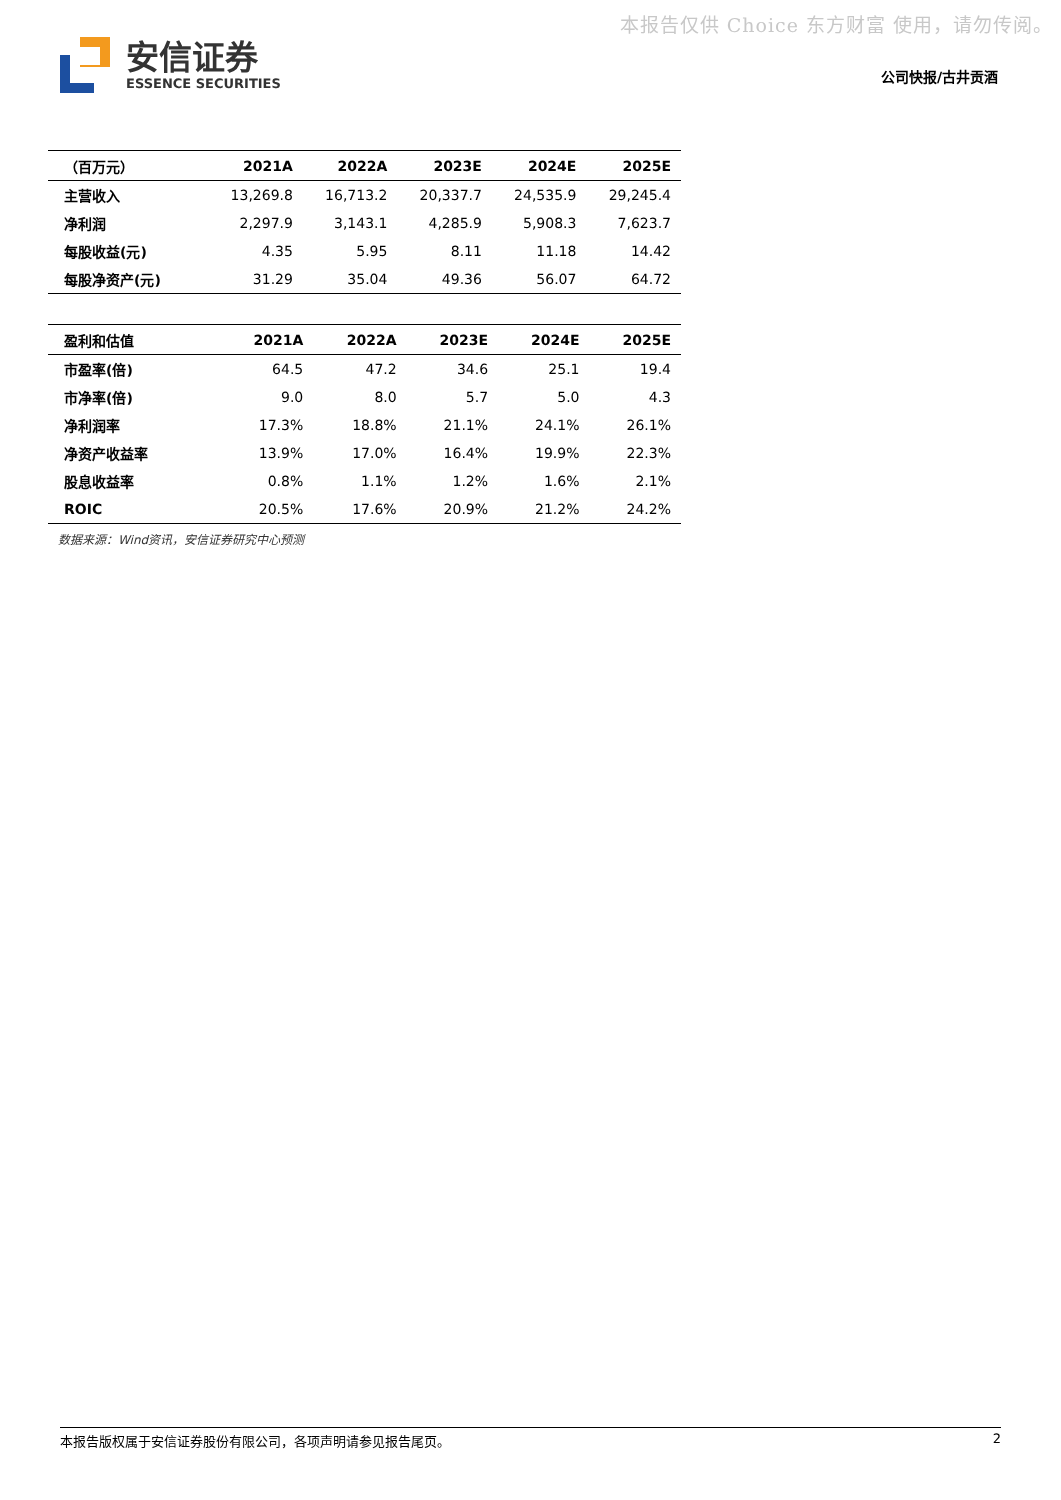本报告仅供 Choice 东方财富 使用，请勿传阅。
安信证券
ESSENCE SECURITIES
公司快报/古井贡酒
| （百万元） | 2021A | 2022A | 2023E | 2024E | 2025E |
| --- | --- | --- | --- | --- | --- |
| 主营收入 | 13,269.8 | 16,713.2 | 20,337.7 | 24,535.9 | 29,245.4 |
| 净利润 | 2,297.9 | 3,143.1 | 4,285.9 | 5,908.3 | 7,623.7 |
| 每股收益(元) | 4.35 | 5.95 | 8.11 | 11.18 | 14.42 |
| 每股净资产(元) | 31.29 | 35.04 | 49.36 | 56.07 | 64.72 |
| 盈利和估值 | 2021A | 2022A | 2023E | 2024E | 2025E |
| --- | --- | --- | --- | --- | --- |
| 市盈率(倍) | 64.5 | 47.2 | 34.6 | 25.1 | 19.4 |
| 市净率(倍) | 9.0 | 8.0 | 5.7 | 5.0 | 4.3 |
| 净利润率 | 17.3% | 18.8% | 21.1% | 24.1% | 26.1% |
| 净资产收益率 | 13.9% | 17.0% | 16.4% | 19.9% | 22.3% |
| 股息收益率 | 0.8% | 1.1% | 1.2% | 1.6% | 2.1% |
| ROIC | 20.5% | 17.6% | 20.9% | 21.2% | 24.2% |
数据来源：Wind资讯，安信证券研究中心预测
本报告版权属于安信证券股份有限公司，各项声明请参见报告尾页。 2